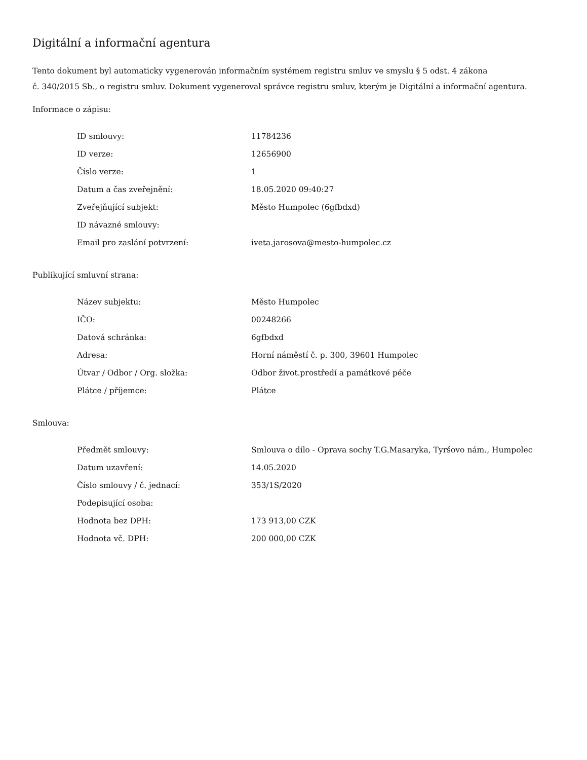Digitální a informační agentura
Tento dokument byl automaticky vygenerován informačním systémem registru smluv ve smyslu § 5 odst. 4 zákona
č. 340/2015 Sb., o registru smluv. Dokument vygeneroval správce registru smluv, kterým je Digitální a informační agentura.
Informace o zápisu:
| ID smlouvy: | 11784236 |
| ID verze: | 12656900 |
| Číslo verze: | 1 |
| Datum a čas zveřejnění: | 18.05.2020 09:40:27 |
| Zveřejňující subjekt: | Město Humpolec (6gfbdxd) |
| ID návazné smlouvy: | |
| Email pro zaslání potvrzení: | iveta.jarosova@mesto-humpolec.cz |
Publikující smluvní strana:
| Název subjektu: | Město Humpolec |
| IČO: | 00248266 |
| Datová schránka: | 6gfbdxd |
| Adresa: | Horní náměstí č. p. 300, 39601 Humpolec |
| Útvar / Odbor / Org. složka: | Odbor život.prostředí a památkové péče |
| Plátce / příjemce: | Plátce |
Smlouva:
| Předmět smlouvy: | Smlouva o dílo - Oprava sochy T.G.Masaryka, Tyršovo nám., Humpolec |
| Datum uzavření: | 14.05.2020 |
| Číslo smlouvy / č. jednací: | 353/1S/2020 |
| Podepisující osoba: | |
| Hodnota bez DPH: | 173 913,00 CZK |
| Hodnota vč. DPH: | 200 000,00 CZK |